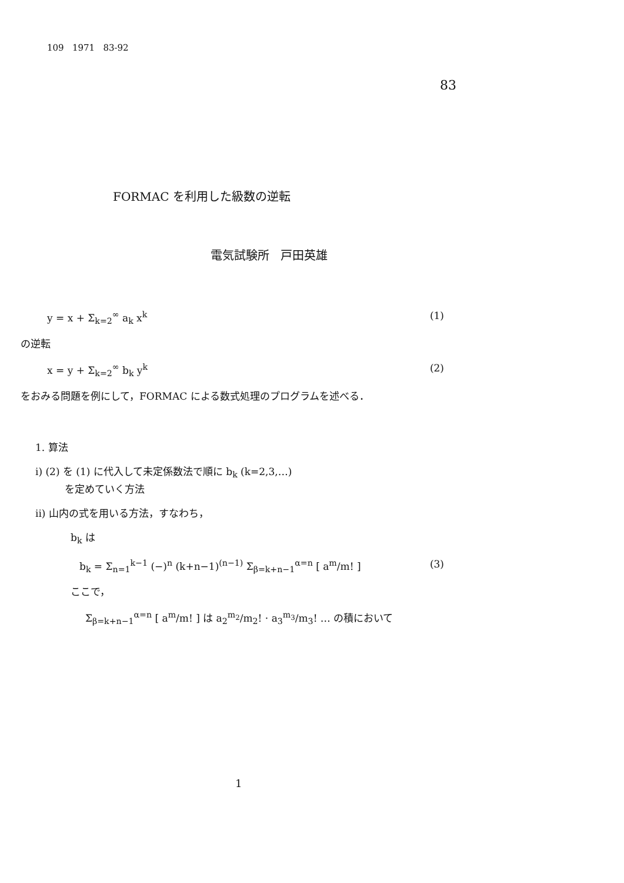109 1971 83-92
83
FORMAC を利用した級数の逆転
電気試験所 戸田英雄
y = x + Σ<sub>k=2</sub><sup>∞</sup> a<sub>k</sub> x<sup>k</sup> (1)
の逆転
x = y + Σ<sub>k=2</sub><sup>∞</sup> b<sub>k</sub> y<sup>k</sup> (2)
をおみる問題を例にして，FORMAC による数式処理のプログラムを述べる．
1. 算法
i) (2) を (1) に代入して未定係数法で順に b<sub>k</sub> (k=2,3,…)
を定めていく方法
ii) 山内の式を用いる方法，すなわち，
b<sub>k</sub> は
b<sub>k</sub> = Σ<sub>n=1</sub><sup>k−1</sup> (−)<sup>n</sup> (k+n−1)<sup>(n−1)</sup> Σ<sub>β=k+n−1</sub><sup>α=n</sup> [ a<sup>m</sup>/m! ] (3)
ここで，
Σ<sub>β=k+n−1</sub><sup>α=n</sup> [ a<sup>m</sup>/m! ] は a<sub>2</sub><sup>m<sub>2</sub></sup>/m<sub>2</sub>! · a<sub>3</sub><sup>m<sub>3</sub></sup>/m<sub>3</sub>! … の積において
1